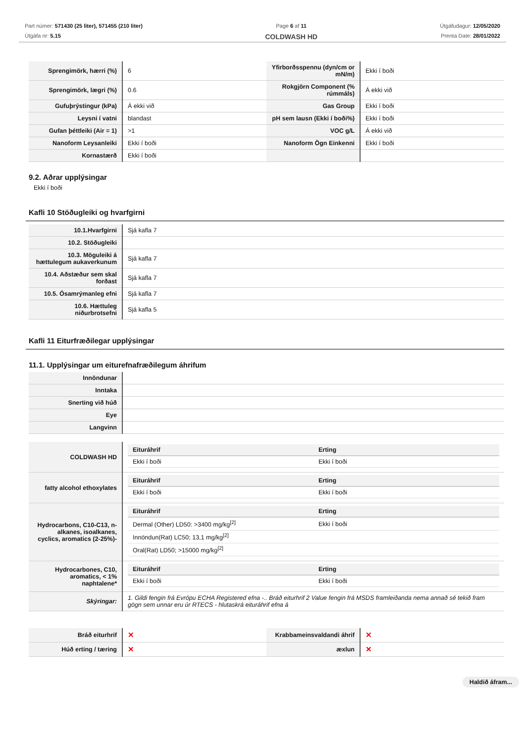Part númer: 571430 (25 liter), 571455 (210 liter)
Útgáfa nr: 5.15
Page 6 af 11
COLDWASH HD
Útgáfudagur: 12/05/2020
Prenta Date: 28/01/2022
| Sprengimörk, hærri (%) | 6 | Yfirborðsspennu (dyn/cm or mN/m) | Ekki í boði |
| Sprengimörk, lægri (%) | 0.6 | Rokgjörn Component (% rúmmáls) | Á ekki við |
| Gufuþrýstingur (kPa) | Á ekki við | Gas Group | Ekki í boði |
| Leysni í vatni | blandast | pH sem lausn (Ekki í boði%) | Ekki í boði |
| Gufan þéttleiki (Air = 1) | >1 | VOC g/L | Á ekki við |
| Nanoform Leysanleiki | Ekki í boði | Nanoform Ögn Einkenni | Ekki í boði |
| Kornastærð | Ekki í boði | | |
9.2. Aðrar upplýsingar
Ekki í boði
Kafli 10 Stöðugleiki og hvarfgirni
| 10.1.Hvarfgirni | Sjá kafla 7 |
| 10.2. Stöðugleiki | |
| 10.3. Möguleiki á hættulegum aukaverkunum | Sjá kafla 7 |
| 10.4. Aðstæður sem skal forðast | Sjá kafla 7 |
| 10.5. Ósamrýmanleg efni | Sjá kafla 7 |
| 10.6. Hættuleg niðurbrotsefni | Sjá kafla 5 |
Kafli 11 Eiturfræðilegar upplýsingar
11.1. Upplýsingar um eiturefnafræðilegum áhrifum
| Innöndunar | |
| Inntaka | |
| Snerting við húð | |
| Eye | |
| Langvinn | |
| COLDWASH HD | / Eituráhrif / Erting / / Ekki í boði / Ekki í boði / |
| fatty alcohol ethoxylates | / Eituráhrif / Erting / / Ekki í boði / Ekki í boði / |
| Hydrocarbons, C10-C13, n-alkanes, isoalkanes, cyclics, aromatics (2-25%)- | / Eituráhrif / Erting / / Dermal (Other) LD50: >3400 mg/kg<sup>[2]</sup> / Ekki í boði / / Innöndun(Rat) LC50; 13,1 mg/kg<sup>[2]</sup> / / / Oral(Rat) LD50; >15000 mg/kg<sup>[2]</sup> / / |
| Hydrocarbones, C10, aromatics, < 1% naphtalene* | / Eituráhrif / Erting / / Ekki í boði / Ekki í boði / |
| Skýringar: | 1. Gildi fengin frá Evrópu ECHA Registered efna -.. Bráð eiturhrif 2 Value fengin frá MSDS framleiðanda nema annað sé tekið fram gögn sem unnar eru úr RTECS - hlutaskrá eituráhrif efna á |
| Bráð eiturhrif | ✕ | Krabbameinsvaldandi áhrif | ✕ |
| Húð erting / tæring | ✕ | æxlun | ✕ |
Haldið áfram...